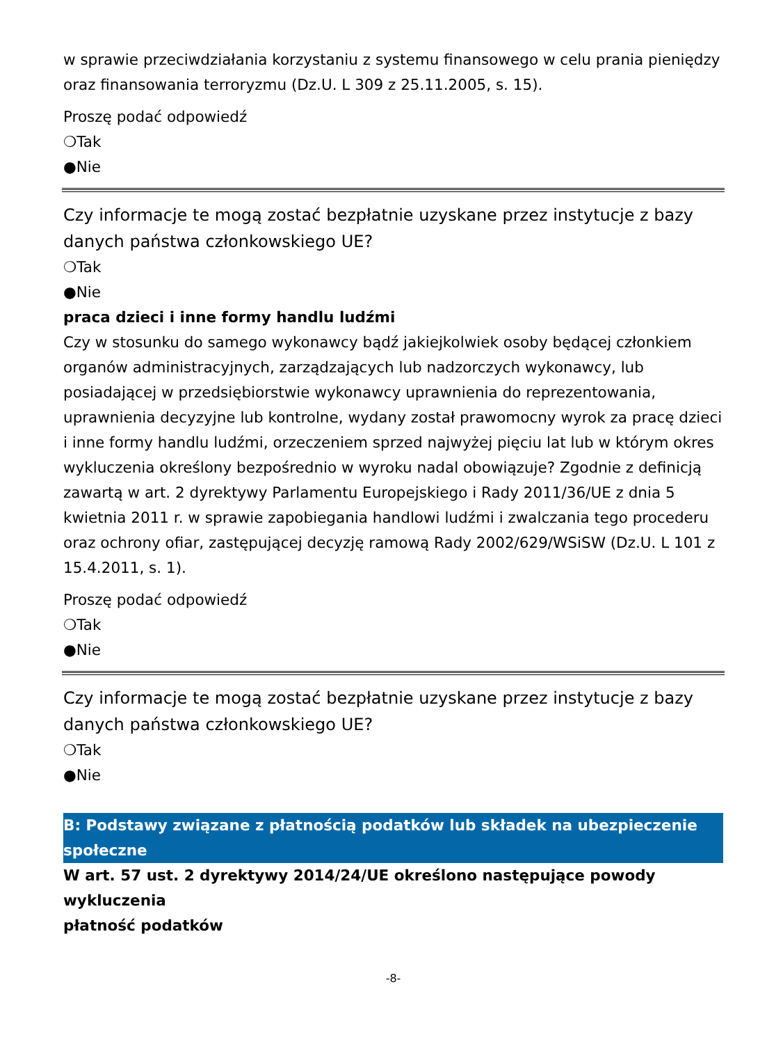w sprawie przeciwdziałania korzystaniu z systemu finansowego w celu prania pieniędzy oraz finansowania terroryzmu (Dz.U. L 309 z 25.11.2005, s. 15).
Proszę podać odpowiedź
❍Tak
●Nie
Czy informacje te mogą zostać bezpłatnie uzyskane przez instytucje z bazy danych państwa członkowskiego UE?
❍Tak
●Nie
praca dzieci i inne formy handlu ludźmi
Czy w stosunku do samego wykonawcy bądź jakiejkolwiek osoby będącej członkiem organów administracyjnych, zarządzających lub nadzorczych wykonawcy, lub posiadającej w przedsiębiorstwie wykonawcy uprawnienia do reprezentowania, uprawnienia decyzyjne lub kontrolne, wydany został prawomocny wyrok za pracę dzieci i inne formy handlu ludźmi, orzeczeniem sprzed najwyżej pięciu lat lub w którym okres wykluczenia określony bezpośrednio w wyroku nadal obowiązuje? Zgodnie z definicją zawartą w art. 2 dyrektywy Parlamentu Europejskiego i Rady 2011/36/UE z dnia 5 kwietnia 2011 r. w sprawie zapobiegania handlowi ludźmi i zwalczania tego procederu oraz ochrony ofiar, zastępującej decyzję ramową Rady 2002/629/WSiSW (Dz.U. L 101 z 15.4.2011, s. 1).
Proszę podać odpowiedź
❍Tak
●Nie
Czy informacje te mogą zostać bezpłatnie uzyskane przez instytucje z bazy danych państwa członkowskiego UE?
❍Tak
●Nie
B: Podstawy związane z płatnością podatków lub składek na ubezpieczenie społeczne
W art. 57 ust. 2 dyrektywy 2014/24/UE określono następujące powody wykluczenia
płatność podatków
-8-